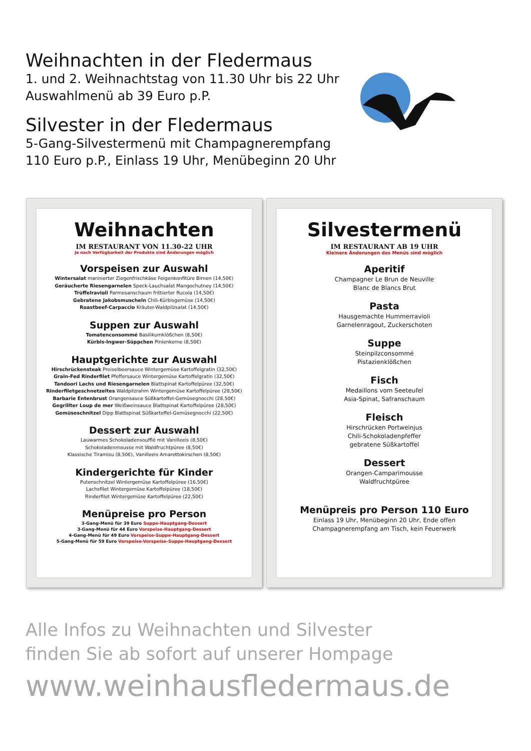Weihnachten in der Fledermaus
1. und 2. Weihnachtstag von 11.30 Uhr bis 22 Uhr
Auswahlmenü ab 39 Euro p.P.
Silvester in der Fledermaus
5-Gang-Silvestermenü mit Champagnerempfang
110 Euro p.P., Einlass 19 Uhr, Menübeginn 20 Uhr
Weihnachten
IM RESTAURANT VON 11.30-22 UHR
Je nach Verfügbarkeit der Produkte sind Änderungen möglich
Vorspeisen zur Auswahl
Wintersalat marinierter Ziegenfrischkäse Feigenkonfitüre Birnen (14,50€)
Geräucherte Riesengarnelen Speck-Lauchsalat Mangochutney (14,50€)
Trüffelravioli Parmesanschaum frittierter Rucola (14,50€)
Gebratene Jakobsmuscheln Chili-Kürbisgemüse (14,50€)
Roastbeef-Carpaccio Kräuter-Waldpilzsalat (14,50€)
Suppen zur Auswahl
Tomatenconsommé Basilikumklößchen (8,50€)
Kürbis-Ingwer-Süppchen Pinienkerne (8,50€)
Hauptgerichte zur Auswahl
Hirschrückensteak Preiselbeersauce Wintergemüse Kartoffelgratin (32,50€)
Grain-Fed Rinderfilet Pfeffersauce Wintergemüse Kartoffelgratin (32,50€)
Tandoori Lachs und Riesengarnelen Blattspinat Kartoffelpüree (32,50€)
Rinderfiletgeschnetzeltes Waldpilzrahm Wintergemüse Kartoffelpüree (28,50€)
Barbarie Entenbrust Orangensauce Süßkartoffel-Gemüsegnocchi (28,50€)
Gegrillter Loup de mer Weißweinsauce Blattspinat Kartoffelpüree (28,50€)
Gemüseschnitzel Dipp Blattspinat Süßkartoffel-Gemüsegnocchi (22,50€)
Dessert zur Auswahl
Lauwarmes Schokoladensoufflé mit Vanilleeis (8,50€)
Schokoladenmousse mit Waldfruchtpüree (8,50€)
Klassische Tiramisu (8,50€), Vanilleeis Amarettokirschen (8,50€)
Kindergerichte für Kinder
Putenschnitzel Wintergemüse Kartoffelpüree (16,50€)
Lachsfilet Wintergemüse Kartoffelpüree (18,50€)
Rinderfilet Wintergemüse Kartoffelpüree (22,50€)
Menüpreise pro Person
3-Gang-Menü für 39 Euro Suppe-Hauptgang-Dessert
3-Gang-Menü für 44 Euro Vorspeise-Hauptgang-Dessert
4-Gang-Menü für 49 Euro Vorspeise-Suppe-Hauptgang-Dessert
5-Gang-Menü für 59 Euro Vorspeise-Vorspeise-Suppe-Hauptgang-Dessert
Silvestermenü
IM RESTAURANT AB 19 UHR
Kleinere Änderungen des Menüs sind möglich
Aperitif
Champagner Le Brun de Neuville
Blanc de Blancs Brut
Pasta
Hausgemachte Hummerravioli
Garnelenragout, Zuckerschoten
Suppe
Steinpilzconsommé
Pistazienklößchen
Fisch
Medaillons vom Seeteufel
Asia-Spinat, Safranschaum
Fleisch
Hirschrücken Portweinjus
Chili-Schokoladenpfeffer
gebratene Süßkartoffel
Dessert
Orangen-Camparimousse
Waldfruchtpüree
Menüpreis pro Person 110 Euro
Einlass 19 Uhr, Menübeginn 20 Uhr, Ende offen
Champagnerempfang am Tisch, kein Feuerwerk
Alle Infos zu Weihnachten und Silvester
finden Sie ab sofort auf unserer Hompage
www.weinhausfledermaus.de